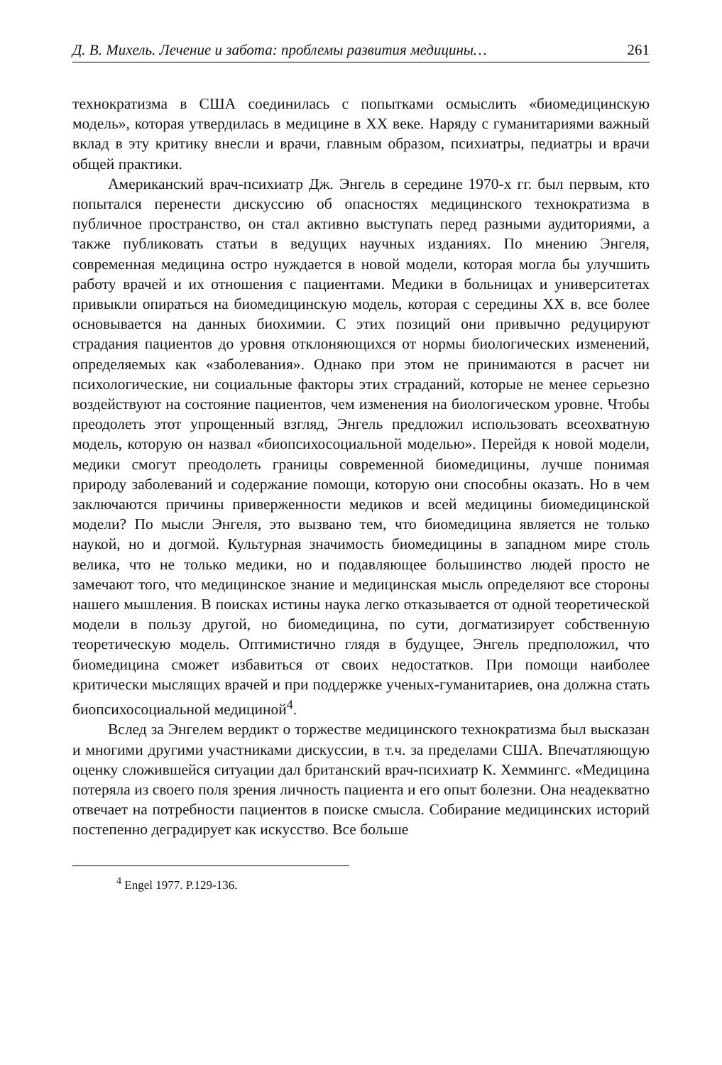Д. В. Михель. Лечение и забота: проблемы развития медицины… 261
технократизма в США соединилась с попытками осмыслить «биомедицинскую модель», которая утвердилась в медицине в XX веке. Наряду с гуманитариями важный вклад в эту критику внесли и врачи, главным образом, психиатры, педиатры и врачи общей практики.
Американский врач-психиатр Дж. Энгель в середине 1970-х гг. был первым, кто попытался перенести дискуссию об опасностях медицинского технократизма в публичное пространство, он стал активно выступать перед разными аудиториями, а также публиковать статьи в ведущих научных изданиях. По мнению Энгеля, современная медицина остро нуждается в новой модели, которая могла бы улучшить работу врачей и их отношения с пациентами. Медики в больницах и университетах привыкли опираться на биомедицинскую модель, которая с середины XX в. все более основывается на данных биохимии. С этих позиций они привычно редуцируют страдания пациентов до уровня отклоняющихся от нормы биологических изменений, определяемых как «заболевания». Однако при этом не принимаются в расчет ни психологические, ни социальные факторы этих страданий, которые не менее серьезно воздействуют на состояние пациентов, чем изменения на биологическом уровне. Чтобы преодолеть этот упрощенный взгляд, Энгель предложил использовать всеохватную модель, которую он назвал «биопсихосоциальной моделью». Перейдя к новой модели, медики смогут преодолеть границы современной биомедицины, лучше понимая природу заболеваний и содержание помощи, которую они способны оказать. Но в чем заключаются причины приверженности медиков и всей медицины биомедицинской модели? По мысли Энгеля, это вызвано тем, что биомедицина является не только наукой, но и догмой. Культурная значимость биомедицины в западном мире столь велика, что не только медики, но и подавляющее большинство людей просто не замечают того, что медицинское знание и медицинская мысль определяют все стороны нашего мышления. В поисках истины наука легко отказывается от одной теоретической модели в пользу другой, но биомедицина, по сути, догматизирует собственную теоретическую модель. Оптимистично глядя в будущее, Энгель предположил, что биомедицина сможет избавиться от своих недостатков. При помощи наиболее критически мыслящих врачей и при поддержке ученых-гуманитариев, она должна стать биопсихосоциальной медициной<sup>4</sup>.
Вслед за Энгелем вердикт о торжестве медицинского технократизма был высказан и многими другими участниками дискуссии, в т.ч. за пределами США. Впечатляющую оценку сложившейся ситуации дал британский врач-психиатр К. Хеммингс. «Медицина потеряла из своего поля зрения личность пациента и его опыт болезни. Она неадекватно отвечает на потребности пациентов в поиске смысла. Собирание медицинских историй постепенно деградирует как искусство. Все больше
<sup>4</sup> Engel 1977. P.129-136.